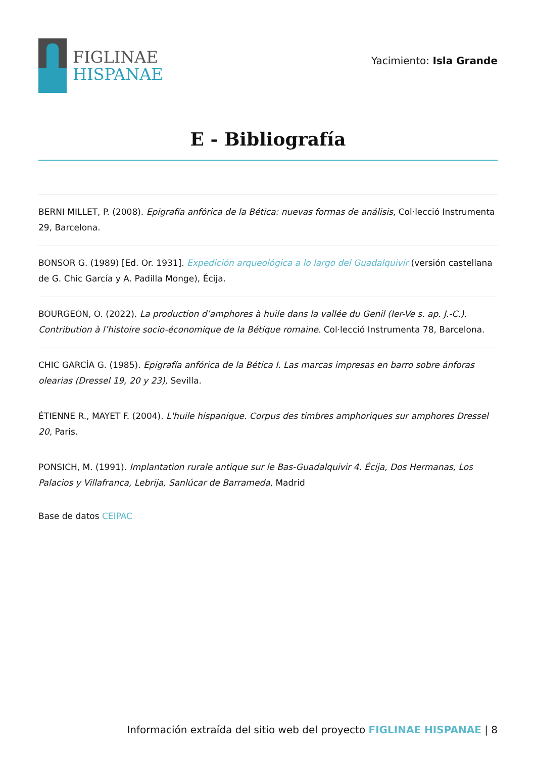FIGLINAE
HISPANAE
Yacimiento: Isla Grande
E - Bibliografía
BERNI MILLET, P. (2008). Epigrafía anfórica de la Bética: nuevas formas de análisis, Col·lecció Instrumenta 29, Barcelona.
BONSOR G. (1989) [Ed. Or. 1931]. Expedición arqueológica a lo largo del Guadalquivir (versión castellana de G. Chic García y A. Padilla Monge), Écija.
BOURGEON, O. (2022). La production d’amphores à huile dans la vallée du Genil (Ier-Ve s. ap. J.-C.). Contribution à l’histoire socio-économique de la Bétique romaine. Col·lecció Instrumenta 78, Barcelona.
CHIC GARCÍA G. (1985). Epigrafía anfórica de la Bética I. Las marcas impresas en barro sobre ánforas olearias (Dressel 19, 20 y 23), Sevilla.
ÉTIENNE R., MAYET F. (2004). L'huile hispanique. Corpus des timbres amphoriques sur amphores Dressel 20, Paris.
PONSICH, M. (1991). Implantation rurale antique sur le Bas-Guadalquivir 4. Écija, Dos Hermanas, Los Palacios y Villafranca, Lebrija, Sanlúcar de Barrameda, Madrid
Base de datos CEIPAC
Información extraída del sitio web del proyecto FIGLINAE HISPANAE | 8